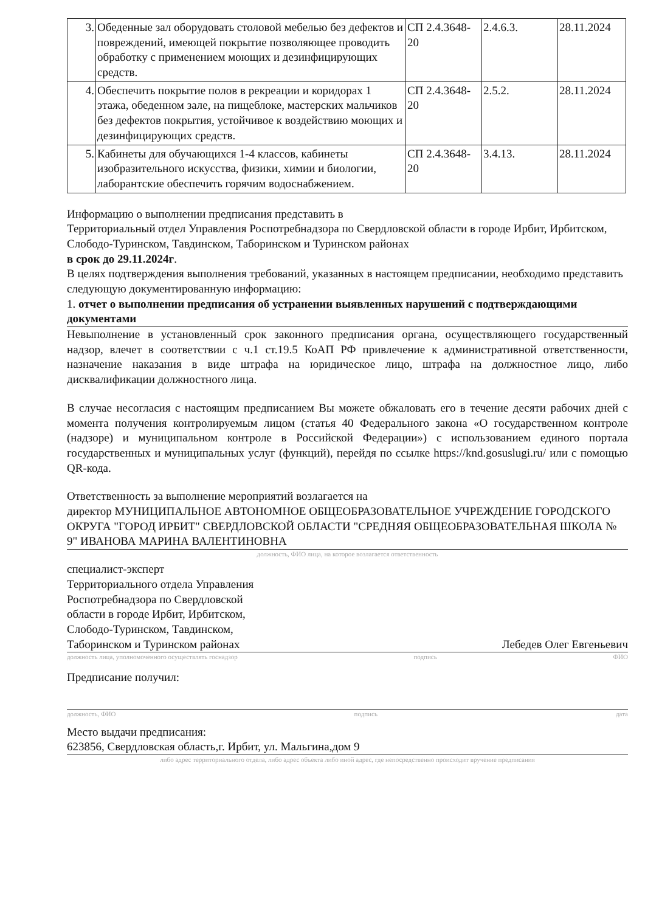| 3. | Обеденные зал оборудовать столовой мебелью без дефектов и повреждений, имеющей покрытие позволяющее проводить обработку с применением моющих и дезинфицирующих средств. | СП 2.4.3648-20 | 2.4.6.3. | 28.11.2024 |
| 4. | Обеспечить покрытие полов в рекреации и коридорах 1 этажа, обеденном зале, на пищеблоке, мастерских мальчиков без дефектов покрытия, устойчивое к воздействию моющих и дезинфицирующих средств. | СП 2.4.3648-20 | 2.5.2. | 28.11.2024 |
| 5. | Кабинеты для обучающихся 1-4 классов, кабинеты изобразительного искусства, физики, химии и биологии, лаборантские обеспечить горячим водоснабжением. | СП 2.4.3648-20 | 3.4.13. | 28.11.2024 |
Информацию о выполнении предписания представить в
Территориальный отдел Управления Роспотребнадзора по Свердловской области в городе Ирбит, Ирбитском, Слободо-Туринском, Тавдинском, Таборинском и Туринском районах
в срок до 29.11.2024г.
В целях подтверждения выполнения требований, указанных в настоящем предписании, необходимо представить следующую документированную информацию:
1. отчет о выполнении предписания об устранении выявленных нарушений с подтверждающими документами
Невыполнение в установленный срок законного предписания органа, осуществляющего государственный надзор, влечет в соответствии с ч.1 ст.19.5 КоАП РФ привлечение к административной ответственности, назначение наказания в виде штрафа на юридическое лицо, штрафа на должностное лицо, либо дисквалификации должностного лица.
В случае несогласия с настоящим предписанием Вы можете обжаловать его в течение десяти рабочих дней с момента получения контролируемым лицом (статья 40 Федерального закона «О государственном контроле (надзоре) и муниципальном контроле в Российской Федерации») с использованием единого портала государственных и муниципальных услуг (функций), перейдя по ссылке https://knd.gosuslugi.ru/ или с помощью QR-кода.
Ответственность за выполнение мероприятий возлагается на
директор МУНИЦИПАЛЬНОЕ АВТОНОМНОЕ ОБЩЕОБРАЗОВАТЕЛЬНОЕ УЧРЕЖДЕНИЕ ГОРОДСКОГО ОКРУГА "ГОРОД ИРБИТ" СВЕРДЛОВСКОЙ ОБЛАСТИ "СРЕДНЯЯ ОБЩЕОБРАЗОВАТЕЛЬНАЯ ШКОЛА № 9" ИВАНОВА МАРИНА ВАЛЕНТИНОВНА
должность, ФИО лица, на которое возлагается ответственность
специалист-эксперт Территориального отдела Управления Роспотребнадзора по Свердловской области в городе Ирбит, Ирбитском, Слободо-Туринском, Тавдинском, Таборинском и Туринском районах
Лебедев Олег Евгеньевич
должность лица, уполномоченного осуществлять госнадзор подпись ФИО
Предписание получил:
должность, ФИО подпись дата
Место выдачи предписания:
623856, Свердловская область,г. Ирбит, ул. Мальгина,дом 9
либо адрес территориального отдела, либо адрес объекта либо иной адрес, где непосредственно происходит вручение предписания